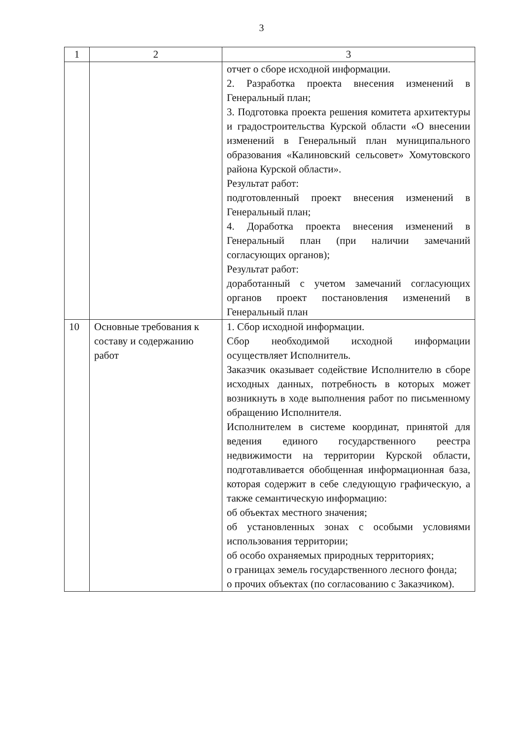3
| 1 | 2 | 3 |
| --- | --- | --- |
| | | отчет о сборе исходной информации. 2. Разработка проекта внесения изменений в Генеральный план; 3. Подготовка проекта решения комитета архитектуры и градостроительства Курской области «О внесении изменений в Генеральный план муниципального образования «Калиновский сельсовет» Хомутовского района Курской области». Результат работ: подготовленный проект внесения изменений в Генеральный план; 4. Доработка проекта внесения изменений в Генеральный план (при наличии замечаний согласующих органов); Результат работ: доработанный с учетом замечаний согласующих органов проект постановления изменений в Генеральный план |
| 10 | Основные требования к составу и содержанию работ | 1. Сбор исходной информации. Сбор необходимой исходной информации осуществляет Исполнитель. Заказчик оказывает содействие Исполнителю в сборе исходных данных, потребность в которых может возникнуть в ходе выполнения работ по письменному обращению Исполнителя. Исполнителем в системе координат, принятой для ведения единого государственного реестра недвижимости на территории Курской области, подготавливается обобщенная информационная база, которая содержит в себе следующую графическую, а также семантическую информацию: об объектах местного значения; об установленных зонах с особыми условиями использования территории; об особо охраняемых природных территориях; о границах земель государственного лесного фонда; о прочих объектах (по согласованию с Заказчиком). |